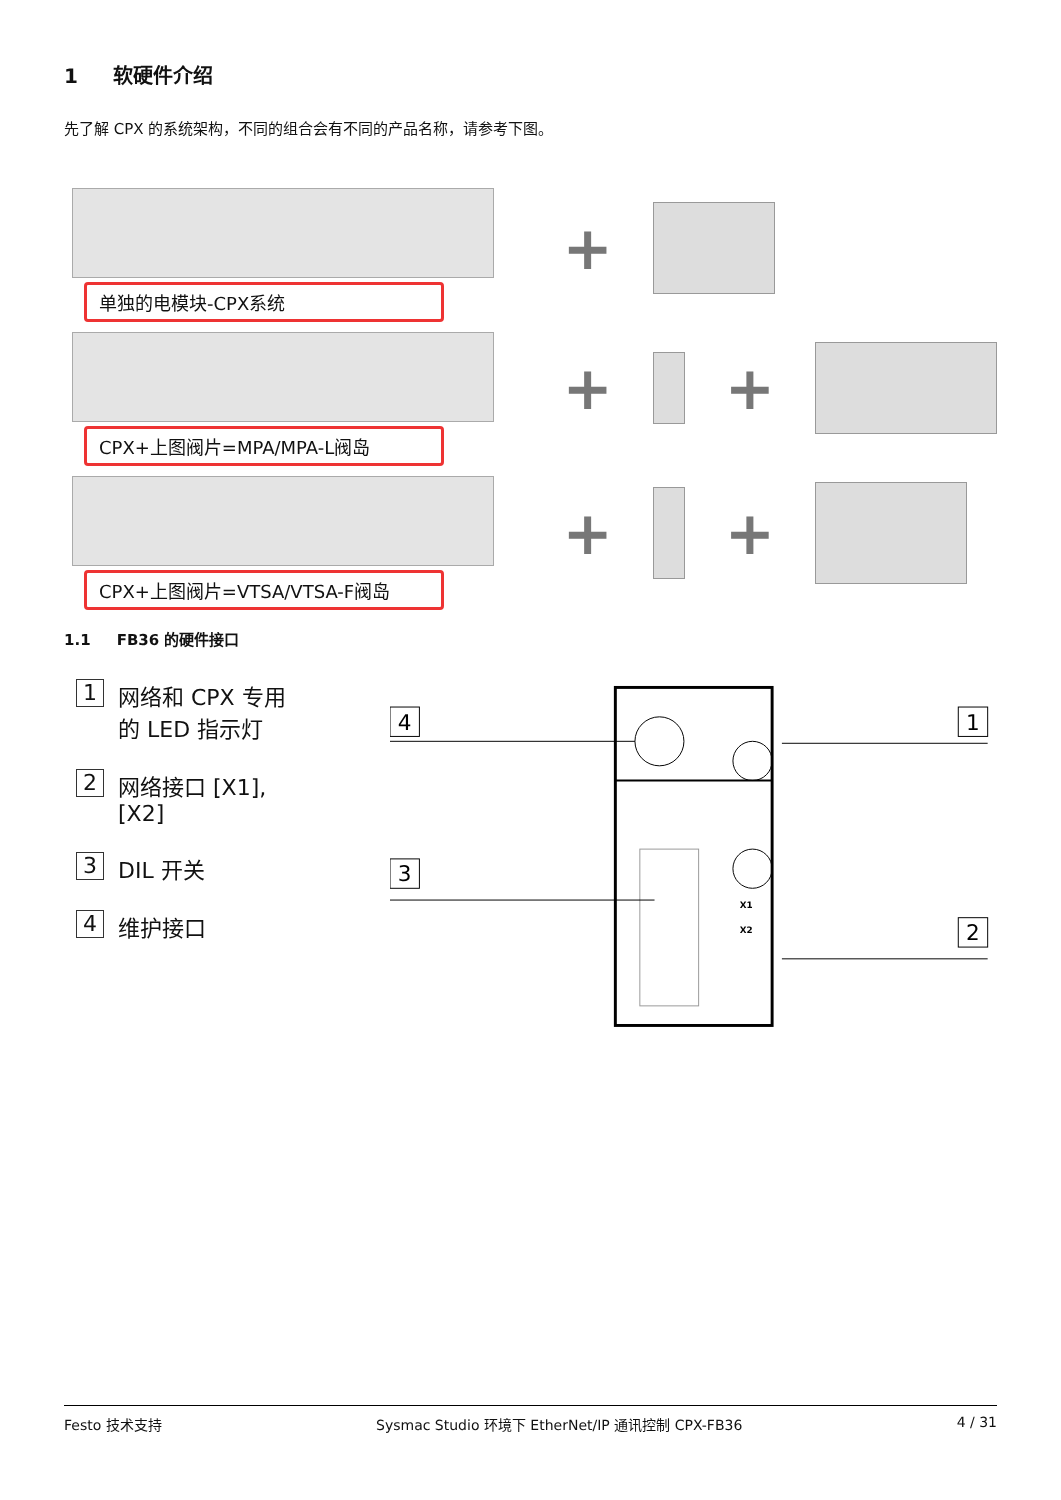1 软硬件介绍
先了解 CPX 的系统架构，不同的组合会有不同的产品名称，请参考下图。
单独的电模块-CPX系统
CPX+上图阀片=MPA/MPA-L阀岛
CPX+上图阀片=VTSA/VTSA-F阀岛
+
+ +
+ +
1.1 FB36 的硬件接口
1 网络和 CPX 专用
的 LED 指示灯
2 网络接口 [X1],
[X2]
3 DIL 开关
4 维护接口
X1
X2
4
1
3
2
Festo 技术支持 Sysmac Studio 环境下 EtherNet/IP 通讯控制 CPX-FB36 4 / 31